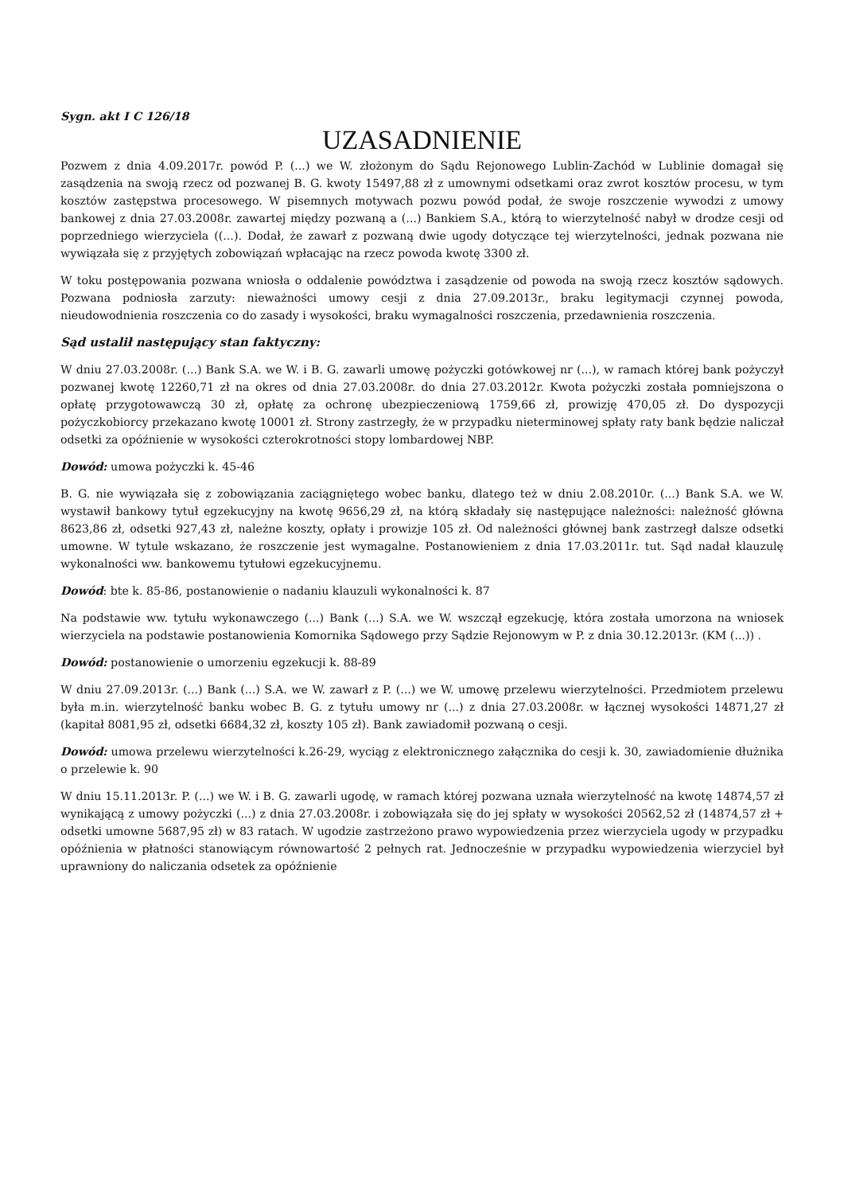Sygn. akt I C 126/18
UZASADNIENIE
Pozwem z dnia 4.09.2017r. powód P. (...) we W. złożonym do Sądu Rejonowego Lublin-Zachód w Lublinie domagał się zasądzenia na swoją rzecz od pozwanej B. G. kwoty 15497,88 zł z umownymi odsetkami oraz zwrot kosztów procesu, w tym kosztów zastępstwa procesowego. W pisemnych motywach pozwu powód podał, że swoje roszczenie wywodzi z umowy bankowej z dnia 27.03.2008r. zawartej między pozwaną a (...) Bankiem S.A., którą to wierzytelność nabył w drodze cesji od poprzedniego wierzyciela ((...). Dodał, że zawarł z pozwaną dwie ugody dotyczące tej wierzytelności, jednak pozwana nie wywiązała się z przyjętych zobowiązań wpłacając na rzecz powoda kwotę 3300 zł.
W toku postępowania pozwana wniosła o oddalenie powództwa i zasądzenie od powoda na swoją rzecz kosztów sądowych. Pozwana podniosła zarzuty: nieważności umowy cesji z dnia 27.09.2013r., braku legitymacji czynnej powoda, nieudowodnienia roszczenia co do zasady i wysokości, braku wymagalności roszczenia, przedawnienia roszczenia.
Sąd ustalił następujący stan faktyczny:
W dniu 27.03.2008r. (...) Bank S.A. we W. i B. G. zawarli umowę pożyczki gotówkowej nr (...), w ramach której bank pożyczył pozwanej kwotę 12260,71 zł na okres od dnia 27.03.2008r. do dnia 27.03.2012r. Kwota pożyczki została pomniejszona o opłatę przygotowawczą 30 zł, opłatę za ochronę ubezpieczeniową 1759,66 zł, prowizję 470,05 zł. Do dyspozycji pożyczkobiorcy przekazano kwotę 10001 zł. Strony zastrzegły, że w przypadku nieterminowej spłaty raty bank będzie naliczał odsetki za opóźnienie w wysokości czterokrotności stopy lombardowej NBP.
Dowód: umowa pożyczki k. 45-46
B. G. nie wywiązała się z zobowiązania zaciągniętego wobec banku, dlatego też w dniu 2.08.2010r. (...) Bank S.A. we W. wystawił bankowy tytuł egzekucyjny na kwotę 9656,29 zł, na którą składały się następujące należności: należność główna 8623,86 zł, odsetki 927,43 zł, należne koszty, opłaty i prowizje 105 zł. Od należności głównej bank zastrzegł dalsze odsetki umowne. W tytule wskazano, że roszczenie jest wymagalne. Postanowieniem z dnia 17.03.2011r. tut. Sąd nadał klauzulę wykonalności ww. bankowemu tytułowi egzekucyjnemu.
Dowód: bte k. 85-86, postanowienie o nadaniu klauzuli wykonalności k. 87
Na podstawie ww. tytułu wykonawczego (...) Bank (...) S.A. we W. wszczął egzekucję, która została umorzona na wniosek wierzyciela na podstawie postanowienia Komornika Sądowego przy Sądzie Rejonowym w P. z dnia 30.12.2013r. (KM (...)) .
Dowód: postanowienie o umorzeniu egzekucji k. 88-89
W dniu 27.09.2013r. (...) Bank (...) S.A. we W. zawarł z P. (...) we W. umowę przelewu wierzytelności. Przedmiotem przelewu była m.in. wierzytelność banku wobec B. G. z tytułu umowy nr (...) z dnia 27.03.2008r. w łącznej wysokości 14871,27 zł (kapitał 8081,95 zł, odsetki 6684,32 zł, koszty 105 zł). Bank zawiadomił pozwaną o cesji.
Dowód: umowa przelewu wierzytelności k.26-29, wyciąg z elektronicznego załącznika do cesji k. 30, zawiadomienie dłużnika o przelewie k. 90
W dniu 15.11.2013r. P. (...) we W. i B. G. zawarli ugodę, w ramach której pozwana uznała wierzytelność na kwotę 14874,57 zł wynikającą z umowy pożyczki (...) z dnia 27.03.2008r. i zobowiązała się do jej spłaty w wysokości 20562,52 zł (14874,57 zł + odsetki umowne 5687,95 zł) w 83 ratach. W ugodzie zastrzeżono prawo wypowiedzenia przez wierzyciela ugody w przypadku opóźnienia w płatności stanowiącym równowartość 2 pełnych rat. Jednocześnie w przypadku wypowiedzenia wierzyciel był uprawniony do naliczania odsetek za opóźnienie